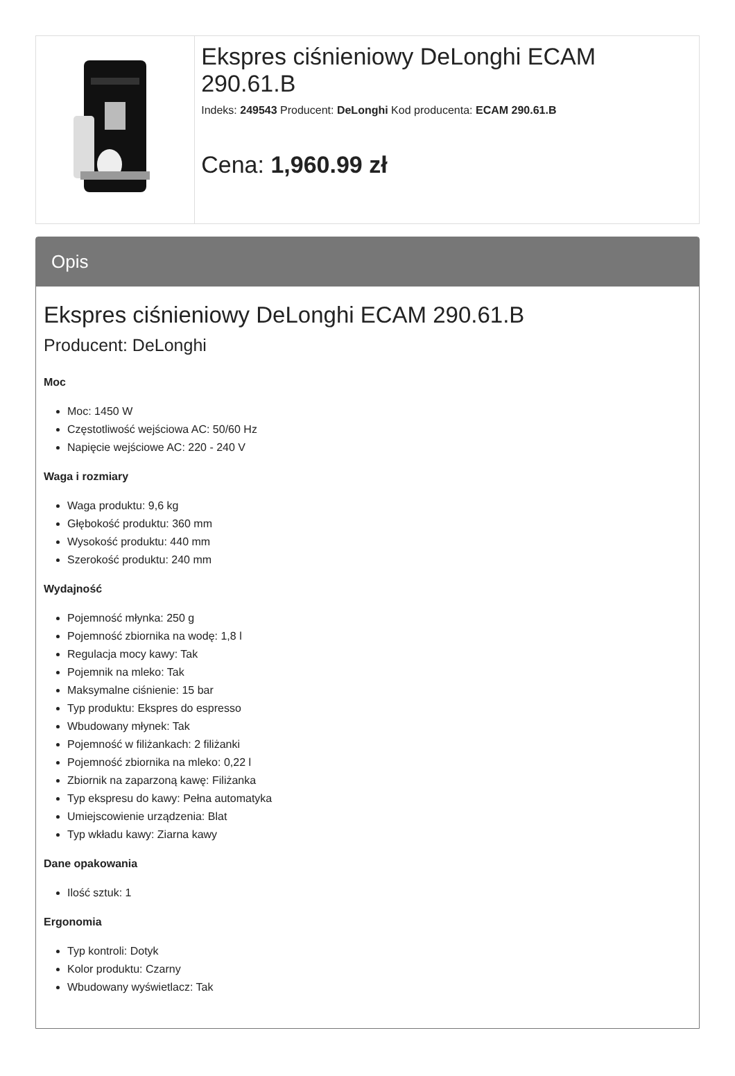Ekspres ciśnieniowy DeLonghi ECAM 290.61.B
Indeks: 249543 Producent: DeLonghi Kod producenta: ECAM 290.61.B
Cena: 1,960.99 zł
Opis
Ekspres ciśnieniowy DeLonghi ECAM 290.61.B
Producent: DeLonghi
Moc
Moc: 1450 W
Częstotliwość wejściowa AC: 50/60 Hz
Napięcie wejściowe AC: 220 - 240 V
Waga i rozmiary
Waga produktu: 9,6 kg
Głębokość produktu: 360 mm
Wysokość produktu: 440 mm
Szerokość produktu: 240 mm
Wydajność
Pojemność młynka: 250 g
Pojemność zbiornika na wodę: 1,8 l
Regulacja mocy kawy: Tak
Pojemnik na mleko: Tak
Maksymalne ciśnienie: 15 bar
Typ produktu: Ekspres do espresso
Wbudowany młynek: Tak
Pojemność w filiżankach: 2 filiżanki
Pojemność zbiornika na mleko: 0,22 l
Zbiornik na zaparzoną kawę: Filiżanka
Typ ekspresu do kawy: Pełna automatyka
Umiejscowienie urządzenia: Blat
Typ wkładu kawy: Ziarna kawy
Dane opakowania
Ilość sztuk: 1
Ergonomia
Typ kontroli: Dotyk
Kolor produktu: Czarny
Wbudowany wyświetlacz: Tak